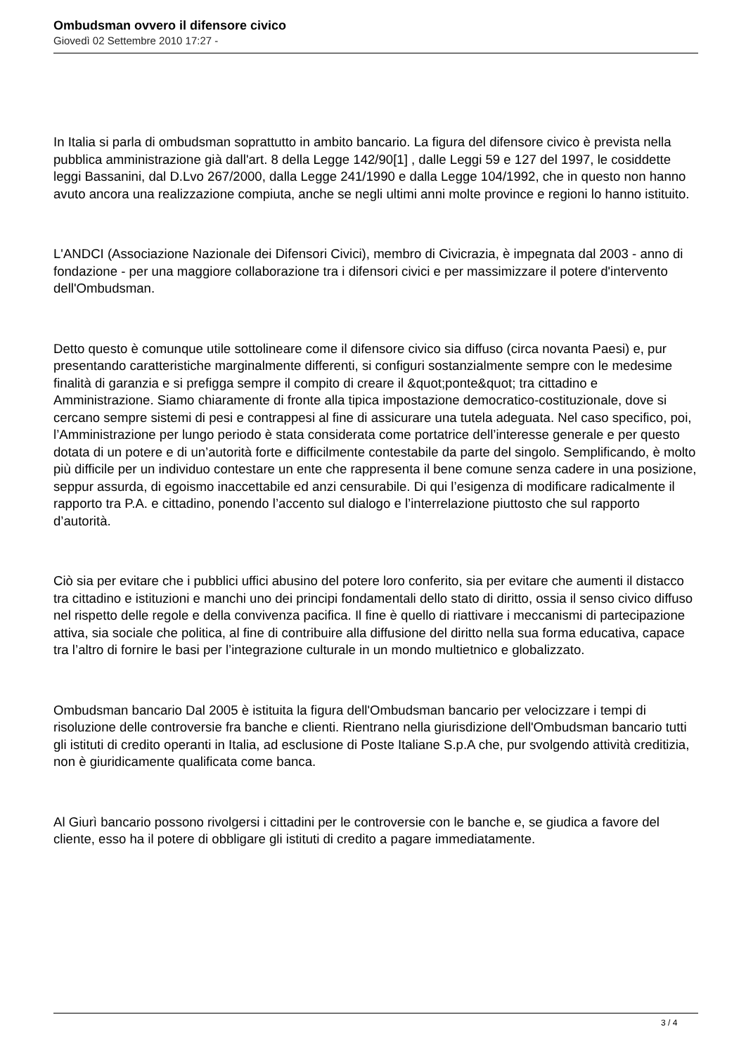Ombudsman ovvero il difensore civico
Giovedì 02 Settembre 2010 17:27 -
In Italia si parla di ombudsman soprattutto in ambito bancario. La figura del difensore civico è prevista nella pubblica amministrazione già dall'art. 8 della Legge 142/90[1] , dalle Leggi 59 e 127 del 1997, le cosiddette leggi Bassanini, dal D.Lvo 267/2000, dalla Legge 241/1990 e dalla Legge 104/1992, che in questo non hanno avuto ancora una realizzazione compiuta, anche se negli ultimi anni molte province e regioni lo hanno istituito.
L'ANDCI (Associazione Nazionale dei Difensori Civici), membro di Civicrazia, è impegnata dal 2003 - anno di fondazione - per una maggiore collaborazione tra i difensori civici e per massimizzare il potere d'intervento dell'Ombudsman.
Detto questo è comunque utile sottolineare come il difensore civico sia diffuso (circa novanta Paesi) e, pur presentando caratteristiche marginalmente differenti, si configuri sostanzialmente sempre con le medesime finalità di garanzia e si prefigga sempre il compito di creare il &quot;ponte&quot; tra cittadino e Amministrazione. Siamo chiaramente di fronte alla tipica impostazione democratico-costituzionale, dove si cercano sempre sistemi di pesi e contrappesi al fine di assicurare una tutela adeguata. Nel caso specifico, poi, l’Amministrazione per lungo periodo è stata considerata come portatrice dell’interesse generale e per questo dotata di un potere e di un’autorità forte e difficilmente contestabile da parte del singolo. Semplificando, è molto più difficile per un individuo contestare un ente che rappresenta il bene comune senza cadere in una posizione, seppur assurda, di egoismo inaccettabile ed anzi censurabile. Di qui l’esigenza di modificare radicalmente il rapporto tra P.A. e cittadino, ponendo l’accento sul dialogo e l’interrelazione piuttosto che sul rapporto d’autorità.
Ciò sia per evitare che i pubblici uffici abusino del potere loro conferito, sia per evitare che aumenti il distacco tra cittadino e istituzioni e manchi uno dei principi fondamentali dello stato di diritto, ossia il senso civico diffuso nel rispetto delle regole e della convivenza pacifica. Il fine è quello di riattivare i meccanismi di partecipazione attiva, sia sociale che politica, al fine di contribuire alla diffusione del diritto nella sua forma educativa, capace tra l’altro di fornire le basi per l’integrazione culturale in un mondo multietnico e globalizzato.
Ombudsman bancario Dal 2005 è istituita la figura dell'Ombudsman bancario per velocizzare i tempi di risoluzione delle controversie fra banche e clienti. Rientrano nella giurisdizione dell'Ombudsman bancario tutti gli istituti di credito operanti in Italia, ad esclusione di Poste Italiane S.p.A che, pur svolgendo attività creditizia, non è giuridicamente qualificata come banca.
Al Giurì bancario possono rivolgersi i cittadini per le controversie con le banche e, se giudica a favore del cliente, esso ha il potere di obbligare gli istituti di credito a pagare immediatamente.
3 / 4